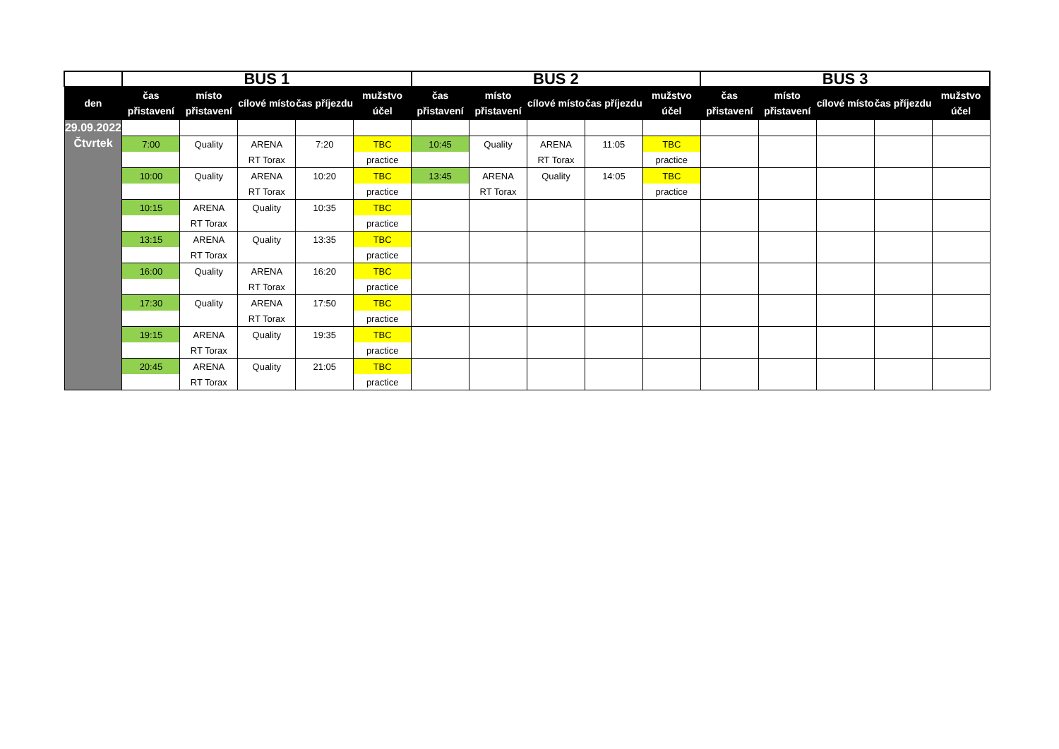| | BUS 1 | | | | | BUS 2 | | | | | BUS 3 | | | | |
| --- | --- | --- | --- | --- | --- | --- | --- | --- | --- | --- | --- | --- | --- | --- | --- |
| den | čas přistavení | místo přistavení | cílové místo | čas příjezdu | mužstvo účel | čas přistavení | místo přistavení | cílové místo | čas příjezdu | mužstvo účel | čas přistavení | místo přistavení | cílové místo | čas příjezdu | mužstvo účel |
| 29.09.2022 Čtvrtek | | | | | | | | | | | | | | | |
| | 7:00 | Quality | ARENA | 7:20 | TBC | 10:45 | Quality | ARENA | 11:05 | TBC | | | | | |
| | | | RT Torax | | practice | | | RT Torax | | practice | | | | | |
| | 10:00 | Quality | ARENA | 10:20 | TBC | 13:45 | ARENA | Quality | 14:05 | TBC | | | | | |
| | | | RT Torax | | practice | | RT Torax | | | practice | | | | | |
| | 10:15 | ARENA | Quality | 10:35 | TBC | | | | | | | | | | |
| | | RT Torax | | | practice | | | | | | | | | | |
| | 13:15 | ARENA | Quality | 13:35 | TBC | | | | | | | | | | |
| | | RT Torax | | | practice | | | | | | | | | | |
| | 16:00 | Quality | ARENA | 16:20 | TBC | | | | | | | | | | |
| | | | RT Torax | | practice | | | | | | | | | | |
| | 17:30 | Quality | ARENA | 17:50 | TBC | | | | | | | | | | |
| | | | RT Torax | | practice | | | | | | | | | | |
| | 19:15 | ARENA | Quality | 19:35 | TBC | | | | | | | | | | |
| | | RT Torax | | | practice | | | | | | | | | | |
| | 20:45 | ARENA | Quality | 21:05 | TBC | | | | | | | | | | |
| | | RT Torax | | | practice | | | | | | | | | | |